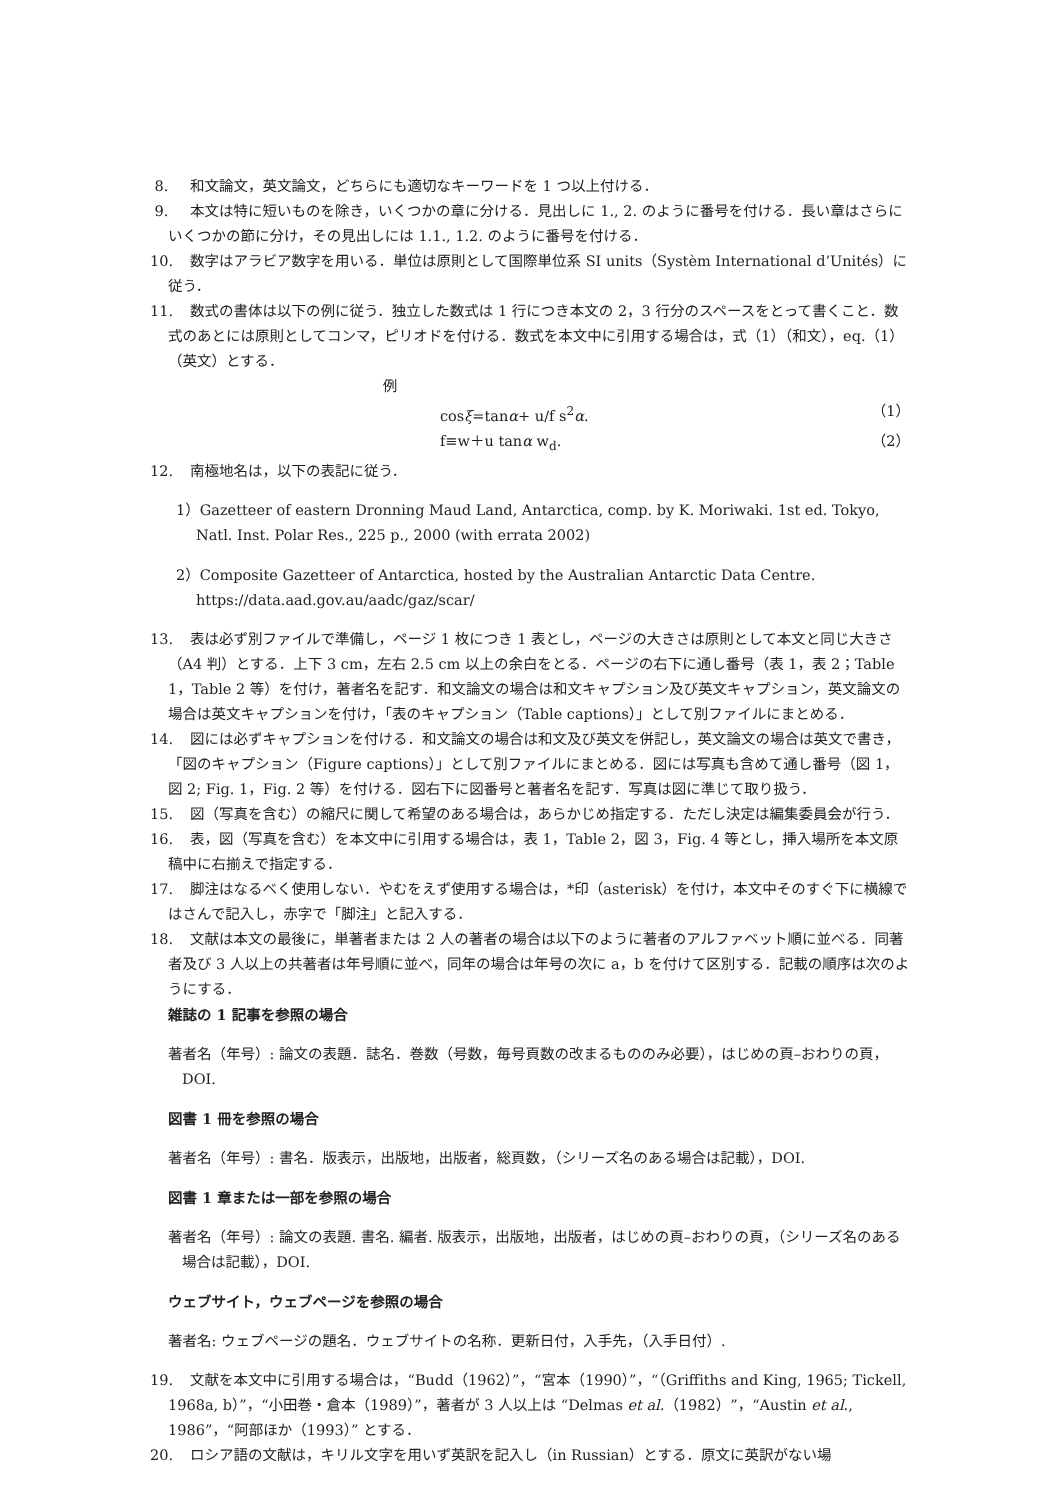8. 和文論文，英文論文，どちらにも適切なキーワードを 1 つ以上付ける．
9. 本文は特に短いものを除き，いくつかの章に分ける．見出しに 1., 2. のように番号を付ける．長い章はさらにいくつかの節に分け，その見出しには 1.1., 1.2. のように番号を付ける．
10. 数字はアラビア数字を用いる．単位は原則として国際単位系 SI units（Systèm International d’Unités）に従う．
11. 数式の書体は以下の例に従う．独立した数式は 1 行につき本文の 2，3 行分のスペースをとって書くこと．数式のあとには原則としてコンマ，ピリオドを付ける．数式を本文中に引用する場合は，式（1）（和文），eq.（1）（英文）とする．
例
cosξ=tanα+ u/f s<sup>2</sup>α. （1）
f≡w＋u tanα w<sub>d</sub>. （2）
12. 南極地名は，以下の表記に従う．
1）Gazetteer of eastern Dronning Maud Land, Antarctica, comp. by K. Moriwaki. 1st ed. Tokyo, Natl. Inst. Polar Res., 225 p., 2000 (with errata 2002)
2）Composite Gazetteer of Antarctica, hosted by the Australian Antarctic Data Centre. https://data.aad.gov.au/aadc/gaz/scar/
13. 表は必ず別ファイルで準備し，ページ 1 枚につき 1 表とし，ページの大きさは原則として本文と同じ大きさ（A4 判）とする．上下 3 cm，左右 2.5 cm 以上の余白をとる．ページの右下に通し番号（表 1，表 2；Table 1，Table 2 等）を付け，著者名を記す．和文論文の場合は和文キャプション及び英文キャプション，英文論文の場合は英文キャプションを付け，「表のキャプション（Table captions）」として別ファイルにまとめる．
14. 図には必ずキャプションを付ける．和文論文の場合は和文及び英文を併記し，英文論文の場合は英文で書き，「図のキャプション（Figure captions）」として別ファイルにまとめる．図には写真も含めて通し番号（図 1，図 2; Fig. 1，Fig. 2 等）を付ける．図右下に図番号と著者名を記す．写真は図に準じて取り扱う．
15. 図（写真を含む）の縮尺に関して希望のある場合は，あらかじめ指定する．ただし決定は編集委員会が行う．
16. 表，図（写真を含む）を本文中に引用する場合は，表 1，Table 2，図 3，Fig. 4 等とし，挿入場所を本文原稿中に右揃えで指定する．
17. 脚注はなるべく使用しない．やむをえず使用する場合は，*印（asterisk）を付け，本文中そのすぐ下に横線ではさんで記入し，赤字で「脚注」と記入する．
18. 文献は本文の最後に，単著者または 2 人の著者の場合は以下のように著者のアルファベット順に並べる．同著者及び 3 人以上の共著者は年号順に並べ，同年の場合は年号の次に a，b を付けて区別する．記載の順序は次のようにする．
雑誌の 1 記事を参照の場合
著者名（年号）: 論文の表題．誌名．巻数（号数，毎号頁数の改まるもののみ必要），はじめの頁–おわりの頁，DOI.
図書 1 冊を参照の場合
著者名（年号）: 書名．版表示，出版地，出版者，総頁数，（シリーズ名のある場合は記載），DOI.
図書 1 章または一部を参照の場合
著者名（年号）: 論文の表題. 書名. 編者. 版表示，出版地，出版者，はじめの頁–おわりの頁，（シリーズ名のある場合は記載），DOI.
ウェブサイト，ウェブページを参照の場合
著者名: ウェブページの題名．ウェブサイトの名称．更新日付，入手先，（入手日付）.
19. 文献を本文中に引用する場合は，“Budd（1962）”，“宮本（1990）”，“（Griffiths and King, 1965; Tickell, 1968a, b）”，“小田巻・倉本（1989）”，著者が 3 人以上は “Delmas et al.（1982）”，“Austin et al., 1986”，“阿部ほか（1993）” とする．
20. ロシア語の文献は，キリル文字を用いず英訳を記入し（in Russian）とする．原文に英訳がない場